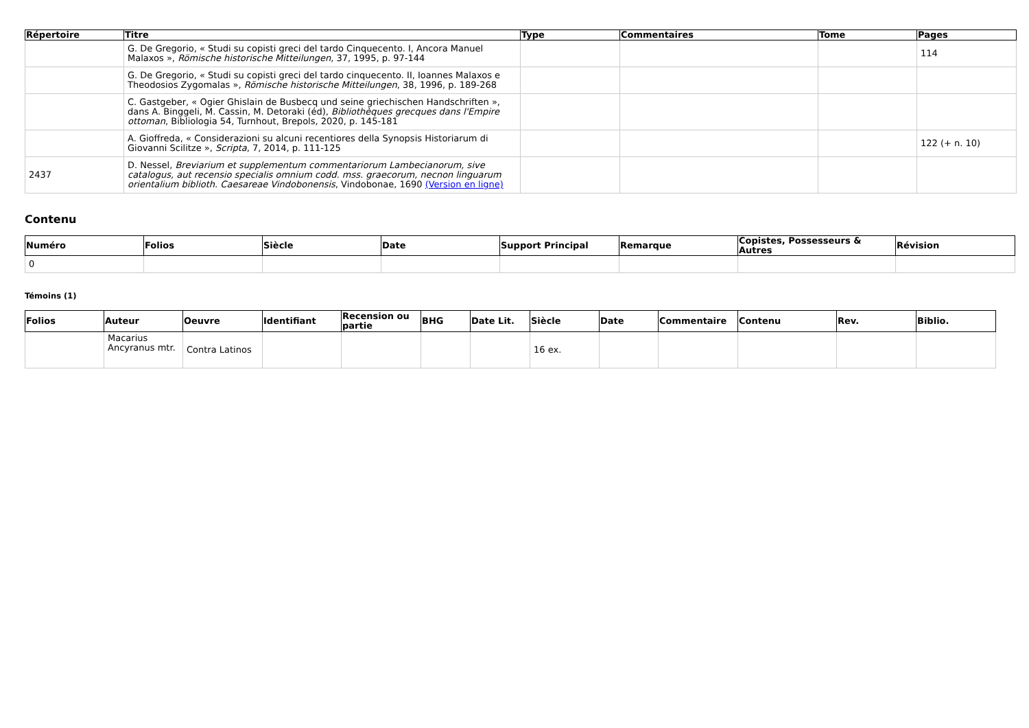| Répertoire | Titre | Type | Commentaires | Tome | Pages |
| --- | --- | --- | --- | --- | --- |
| | G. De Gregorio, « Studi su copisti greci del tardo Cinquecento. I, Ancora Manuel Malaxos », Römische historische Mitteilungen , 37, 1995, p. 97-144 | | | | 114 |
| | G. De Gregorio, « Studi su copisti greci del tardo cinquecento. II, Ioannes Malaxos e Theodosios Zygomalas », Römische historische Mitteilungen , 38, 1996, p. 189-268 | | | | |
| | C. Gastgeber, « Ogier Ghislain de Busbecq und seine griechischen Handschriften », dans A. Binggeli, M. Cassin, M. Detoraki (éd), Bibliothèques grecques dans l'Empire ottoman , Bibliologia 54, Turnhout, Brepols, 2020, p. 145-181 | | | | |
| | A. Gioffreda, « Considerazioni su alcuni recentiores della Synopsis Historiarum di Giovanni Scilitze », Scripta , 7, 2014, p. 111-125 | | | | 122 (+ n. 10) |
| 2437 | D. Nessel, Breviarium et supplementum commentariorum Lambecianorum, sive catalogus, aut recensio specialis omnium codd. mss. graecorum, necnon linguarum orientalium biblioth. Caesareae Vindobonensis , Vindobonae, 1690 (Version en ligne) | | | | |
Contenu
| Numéro | Folios | Siècle | Date | Support Principal | Remarque | Copistes, Possesseurs & Autres | Révision |
| --- | --- | --- | --- | --- | --- | --- | --- |
| 0 | | | | | | | |
Témoins (1)
| Folios | Auteur | Oeuvre | Identifiant | Recension ou partie | BHG | Date Lit. | Siècle | Date | Commentaire | Contenu | Rev. | Biblio. |
| --- | --- | --- | --- | --- | --- | --- | --- | --- | --- | --- | --- | --- |
| | Macarius Ancyranus mtr. | Contra Latinos | | | | | 16 ex. | | | | | |